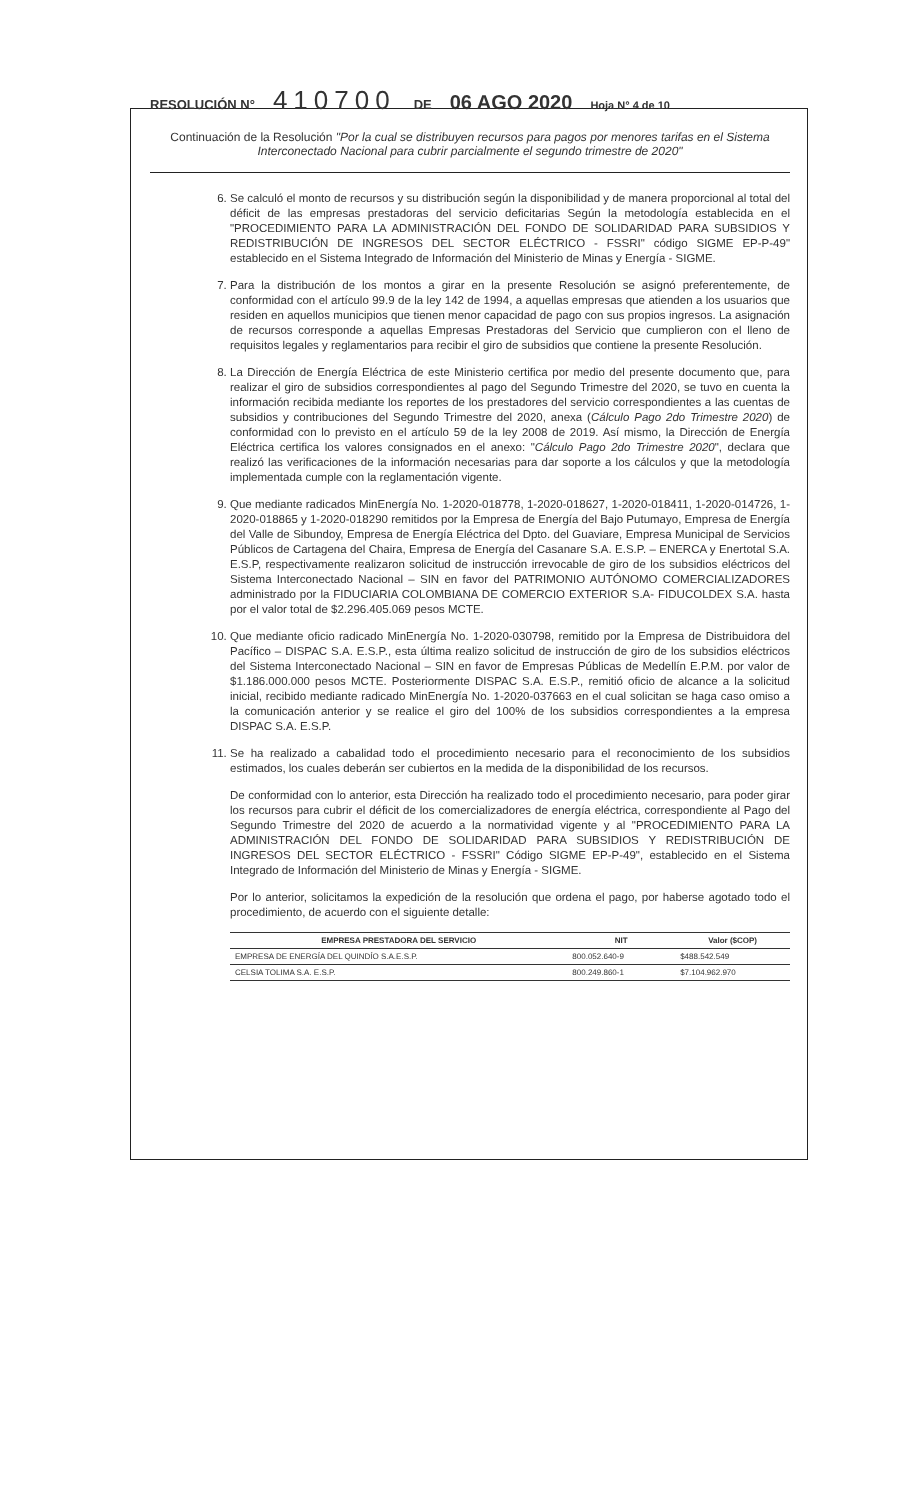RESOLUCIÓN N° 410700 DE 06 AGO 2020 Hoja N° 4 de 10
Continuación de la Resolución "Por la cual se distribuyen recursos para pagos por menores tarifas en el Sistema Interconectado Nacional para cubrir parcialmente el segundo trimestre de 2020"
6. Se calculó el monto de recursos y su distribución según la disponibilidad y de manera proporcional al total del déficit de las empresas prestadoras del servicio deficitarias Según la metodología establecida en el "PROCEDIMIENTO PARA LA ADMINISTRACIÓN DEL FONDO DE SOLIDARIDAD PARA SUBSIDIOS Y REDISTRIBUCIÓN DE INGRESOS DEL SECTOR ELÉCTRICO - FSSRI" código SIGME EP-P-49" establecido en el Sistema Integrado de Información del Ministerio de Minas y Energía - SIGME.
7. Para la distribución de los montos a girar en la presente Resolución se asignó preferentemente, de conformidad con el artículo 99.9 de la ley 142 de 1994, a aquellas empresas que atienden a los usuarios que residen en aquellos municipios que tienen menor capacidad de pago con sus propios ingresos. La asignación de recursos corresponde a aquellas Empresas Prestadoras del Servicio que cumplieron con el lleno de requisitos legales y reglamentarios para recibir el giro de subsidios que contiene la presente Resolución.
8. La Dirección de Energía Eléctrica de este Ministerio certifica por medio del presente documento que, para realizar el giro de subsidios correspondientes al pago del Segundo Trimestre del 2020, se tuvo en cuenta la información recibida mediante los reportes de los prestadores del servicio correspondientes a las cuentas de subsidios y contribuciones del Segundo Trimestre del 2020, anexa (Cálculo Pago 2do Trimestre 2020) de conformidad con lo previsto en el artículo 59 de la ley 2008 de 2019. Así mismo, la Dirección de Energía Eléctrica certifica los valores consignados en el anexo: "Cálculo Pago 2do Trimestre 2020", declara que realizó las verificaciones de la información necesarias para dar soporte a los cálculos y que la metodología implementada cumple con la reglamentación vigente.
9. Que mediante radicados MinEnergía No. 1-2020-018778, 1-2020-018627, 1-2020-018411, 1-2020-014726, 1-2020-018865 y 1-2020-018290 remitidos por la Empresa de Energía del Bajo Putumayo, Empresa de Energía del Valle de Sibundoy, Empresa de Energía Eléctrica del Dpto. del Guaviare, Empresa Municipal de Servicios Públicos de Cartagena del Chaira, Empresa de Energía del Casanare S.A. E.S.P. – ENERCA y Enertotal S.A. E.S.P, respectivamente realizaron solicitud de instrucción irrevocable de giro de los subsidios eléctricos del Sistema Interconectado Nacional – SIN en favor del PATRIMONIO AUTÓNOMO COMERCIALIZADORES administrado por la FIDUCIARIA COLOMBIANA DE COMERCIO EXTERIOR S.A- FIDUCOLDEX S.A. hasta por el valor total de $2.296.405.069 pesos MCTE.
10. Que mediante oficio radicado MinEnergía No. 1-2020-030798, remitido por la Empresa de Distribuidora del Pacífico – DISPAC S.A. E.S.P., esta última realizo solicitud de instrucción de giro de los subsidios eléctricos del Sistema Interconectado Nacional – SIN en favor de Empresas Públicas de Medellín E.P.M. por valor de $1.186.000.000 pesos MCTE. Posteriormente DISPAC S.A. E.S.P., remitió oficio de alcance a la solicitud inicial, recibido mediante radicado MinEnergía No. 1-2020-037663 en el cual solicitan se haga caso omiso a la comunicación anterior y se realice el giro del 100% de los subsidios correspondientes a la empresa DISPAC S.A. E.S.P.
11. Se ha realizado a cabalidad todo el procedimiento necesario para el reconocimiento de los subsidios estimados, los cuales deberán ser cubiertos en la medida de la disponibilidad de los recursos.
De conformidad con lo anterior, esta Dirección ha realizado todo el procedimiento necesario, para poder girar los recursos para cubrir el déficit de los comercializadores de energía eléctrica, correspondiente al Pago del Segundo Trimestre del 2020 de acuerdo a la normatividad vigente y al "PROCEDIMIENTO PARA LA ADMINISTRACIÓN DEL FONDO DE SOLIDARIDAD PARA SUBSIDIOS Y REDISTRIBUCIÓN DE INGRESOS DEL SECTOR ELÉCTRICO - FSSRI" Código SIGME EP-P-49", establecido en el Sistema Integrado de Información del Ministerio de Minas y Energía - SIGME.
Por lo anterior, solicitamos la expedición de la resolución que ordena el pago, por haberse agotado todo el procedimiento, de acuerdo con el siguiente detalle:
| EMPRESA PRESTADORA DEL SERVICIO | NIT | Valor ($COP) |
| --- | --- | --- |
| EMPRESA DE ENERGÍA DEL QUINDÍO S.A.E.S.P. | 800.052.640-9 | $488.542.549 |
| CELSIA TOLIMA S.A. E.S.P. | 800.249.860-1 | $7.104.962.970 |